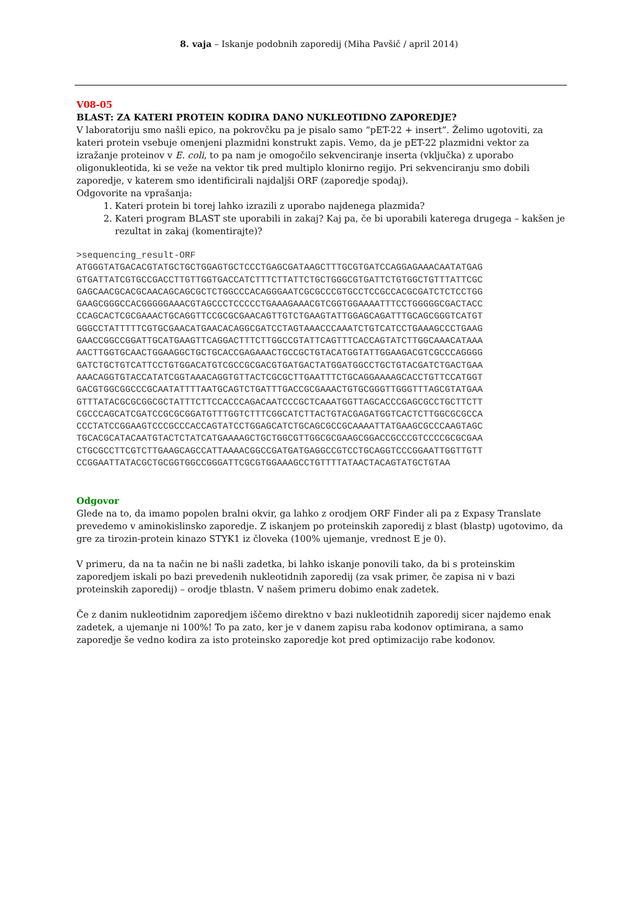8. vaja – Iskanje podobnih zaporedij (Miha Pavšič / april 2014)
V08-05
BLAST: ZA KATERI PROTEIN KODIRA DANO NUKLEOTIDNO ZAPOREDJE?
V laboratoriju smo našli epico, na pokrovčku pa je pisalo samo “pET-22 + insert”. Želimo ugotoviti, za kateri protein vsebuje omenjeni plazmidni konstrukt zapis. Vemo, da je pET-22 plazmidni vektor za izražanje proteinov v E. coli, to pa nam je omogočilo sekvenciranje inserta (vključka) z uporabo oligonukleotida, ki se veže na vektor tik pred multiplo klonirno regijo. Pri sekvenciranju smo dobili zaporedje, v katerem smo identificirali najdaljši ORF (zaporedje spodaj).
Odgovorite na vprašanja:
1. Kateri protein bi torej lahko izrazili z uporabo najdenega plazmida?
2. Kateri program BLAST ste uporabili in zakaj? Kaj pa, če bi uporabili katerega drugega – kakšen je rezultat in zakaj (komentirajte)?
>sequencing_result-ORF ATGGGTATGACACGTATGCTGCTGGAGTGCTCCCTGAGCGATAAGCTTTGCGTGATCCAGGAGAAACAATATGAG GTGATTATCGTGCCGACCTTGTTGGTGACCATCTTTCTTATTCTGCTGGGCGTGATTCTGTGGCTGTTTATTCGC GAGCAACGCACGCAACAGCAGCGCTCTGGCCCACAGGGAATCGCGCCCGTGCCTCCGCCACGCGATCTCTCCTGG GAAGCGGGCCACGGGGGAAACGTAGCCCTCCCCCTGAAAGAAACGTCGGTGGAAAATTTCCTGGGGGCGACTACC CCAGCACTCGCGAAACTGCAGGTTCCGCGCGAACAGTTGTCTGAAGTATTGGAGCAGATTTGCAGCGGGTCATGT GGGCCTATTTTTCGTGCGAACATGAACACAGGCGATCCTAGTAAACCCAAATCTGTCATCCTGAAAGCCCTGAAG GAACCGGCCGGATTGCATGAAGTTCAGGACTTTCTTGGCCGTATTCAGTTTCACCAGTATCTTGGCAAACATAAA AACTTGGTGCAACTGGAAGGCTGCTGCACCGAGAAACTGCCGCTGTACATGGTATTGGAAGACGTCGCCCAGGGG GATCTGCTGTCATTCCTGTGGACATGTCGCCGCGACGTGATGACTATGGATGGCCTGCTGTACGATCTGACTGAA AAACAGGTGTACCATATCGGTAAACAGGTGTTACTCGCGCTTGAATTTCTGCAGGAAAAGCACCTGTTCCATGGT GACGTGGCGGCCCGCAATATTTTAATGCAGTCTGATTTGACCGCGAAACTGTGCGGGTTGGGTTTAGCGTATGAA GTTTATACGCGCGGCGCTATTTCTTCCACCCAGACAATCCCGCTCAAATGGTTAGCACCCGAGCGCCTGCTTCTT CGCCCAGCATCGATCCGCGCGGATGTTTGGTCTTTCGGCATCTTACTGTACGAGATGGTCACTCTTGGCGCGCCA CCCTATCCGGAAGTCCCGCCCACCAGTATCCTGGAGCATCTGCAGCGCCGCAAAATTATGAAGCGCCCAAGTAGC TGCACGCATACAATGTACTCTATCATGAAAAGCTGCTGGCGTTGGCGCGAAGCGGACCGCCCGTCCCCGCGCGAA CTGCGCCTTCGTCTTGAAGCAGCCATTAAAACGGCCGATGATGAGGCCGTCCTGCAGGTCCCGGAATTGGTTGTT CCGGAATTATACGCTGCGGTGGCCGGGATTCGCGTGGAAAGCCTGTTTTATAACTACAGTATGCTGTAA
Odgovor
Glede na to, da imamo popolen bralni okvir, ga lahko z orodjem ORF Finder ali pa z Expasy Translate prevedemo v aminokislinsko zaporedje. Z iskanjem po proteinskih zaporedij z blast (blastp) ugotovimo, da gre za tirozin-protein kinazo STYK1 iz človeka (100% ujemanje, vrednost E je 0).
V primeru, da na ta način ne bi našli zadetka, bi lahko iskanje ponovili tako, da bi s proteinskim zaporedjem iskali po bazi prevedenih nukleotidnih zaporedij (za vsak primer, če zapisa ni v bazi proteinskih zaporedij) – orodje tblastn. V našem primeru dobimo enak zadetek.
Če z danim nukleotidnim zaporedjem iščemo direktno v bazi nukleotidnih zaporedij sicer najdemo enak zadetek, a ujemanje ni 100%! To pa zato, ker je v danem zapisu raba kodonov optimirana, a samo zaporedje še vedno kodira za isto proteinsko zaporedje kot pred optimizacijo rabe kodonov.